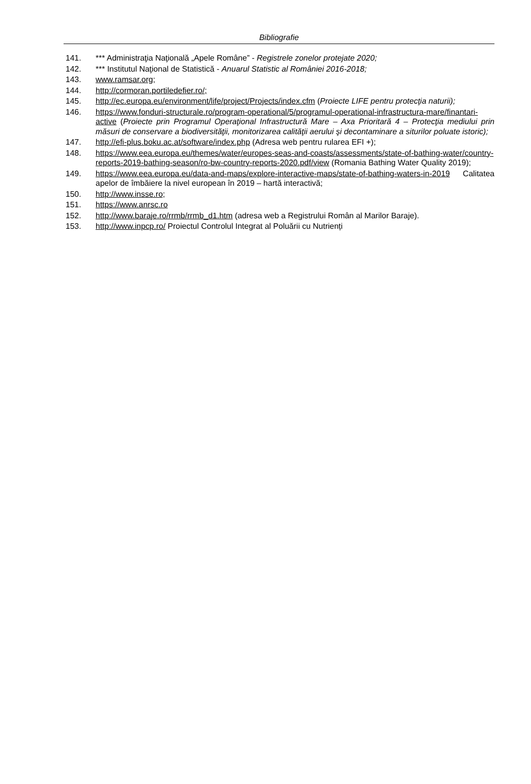Bibliografie
141. *** Administraţia Naţională „Apele Române” - Registrele zonelor protejate 2020;
142. *** Institutul Naţional de Statistică - Anuarul Statistic al României 2016-2018;
143. www.ramsar.org;
144. http://cormoran.portiledefier.ro/;
145. http://ec.europa.eu/environment/life/project/Projects/index.cfm (Proiecte LIFE pentru protecţia naturii);
146. https://www.fonduri-structurale.ro/program-operational/5/programul-operational-infrastructura-mare/finantari-active (Proiecte prin Programul Operaţional Infrastructură Mare – Axa Prioritară 4 – Protecţia mediului prin măsuri de conservare a biodiversităţii, monitorizarea calităţii aerului şi decontaminare a siturilor poluate istoric);
147. http://efi-plus.boku.ac.at/software/index.php (Adresa web pentru rularea EFI +);
148. https://www.eea.europa.eu/themes/water/europes-seas-and-coasts/assessments/state-of-bathing-water/country-reports-2019-bathing-season/ro-bw-country-reports-2020.pdf/view (Romania Bathing Water Quality 2019);
149. https://www.eea.europa.eu/data-and-maps/explore-interactive-maps/state-of-bathing-waters-in-2019 Calitatea apelor de îmbăiere la nivel european în 2019 – hartă interactivă;
150. http://www.insse.ro;
151. https://www.anrsc.ro
152. http://www.baraje.ro/rrmb/rrmb_d1.htm (adresa web a Registrului Român al Marilor Baraje).
153. http://www.inpcp.ro/ Proiectul Controlul Integrat al Poluării cu Nutrienți